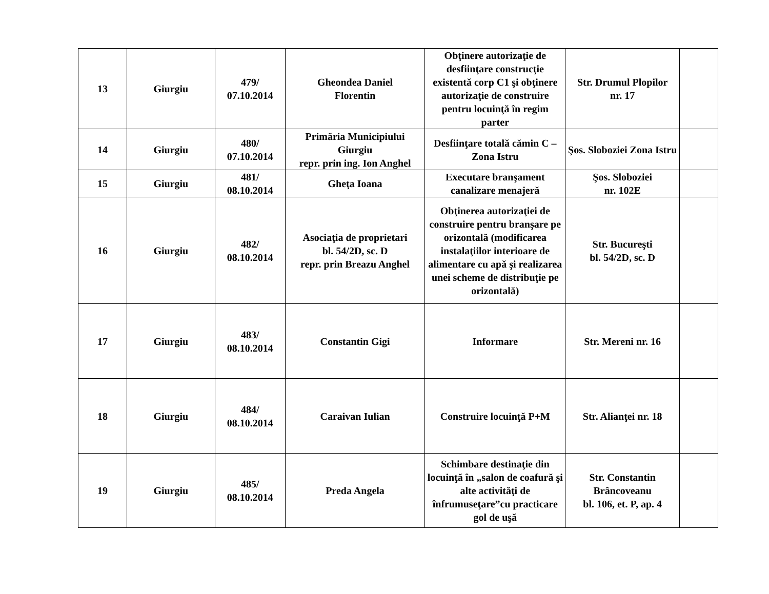| 13 | Giurgiu | 479/ 07.10.2014 | Gheondea Daniel Florentin | Obţinere autorizaţie de desfiinţare construcţie existentă corp C1 şi obţinere autorizaţie de construire pentru locuinţă în regim parter | Str. Drumul Plopilor nr. 17 | |
| 14 | Giurgiu | 480/ 07.10.2014 | Primăria Municipiului Giurgiu repr. prin ing. Ion Anghel | Desfiinţare totală cămin C – Zona Istru | Şos. Sloboziei Zona Istru | |
| 15 | Giurgiu | 481/ 08.10.2014 | Gheţa Ioana | Executare branşament canalizare menajeră | Şos. Sloboziei nr. 102E | |
| 16 | Giurgiu | 482/ 08.10.2014 | Asociaţia de proprietari bl. 54/2D, sc. D repr. prin Breazu Anghel | Obţinerea autorizaţiei de construire pentru branşare pe orizontală (modificarea instalaţiilor interioare de alimentare cu apă şi realizarea unei scheme de distribuţie pe orizontală) | Str. Bucureşti bl. 54/2D, sc. D | |
| 17 | Giurgiu | 483/ 08.10.2014 | Constantin Gigi | Informare | Str. Mereni nr. 16 | |
| 18 | Giurgiu | 484/ 08.10.2014 | Caraivan Iulian | Construire locuinţă P+M | Str. Alianţei nr. 18 | |
| 19 | Giurgiu | 485/ 08.10.2014 | Preda Angela | Schimbare destinaţie din locuinţă în „salon de coafură şi alte activităţi de înfrumuseţare”cu practicare gol de uşă | Str. Constantin Brâncoveanu bl. 106, et. P, ap. 4 | |